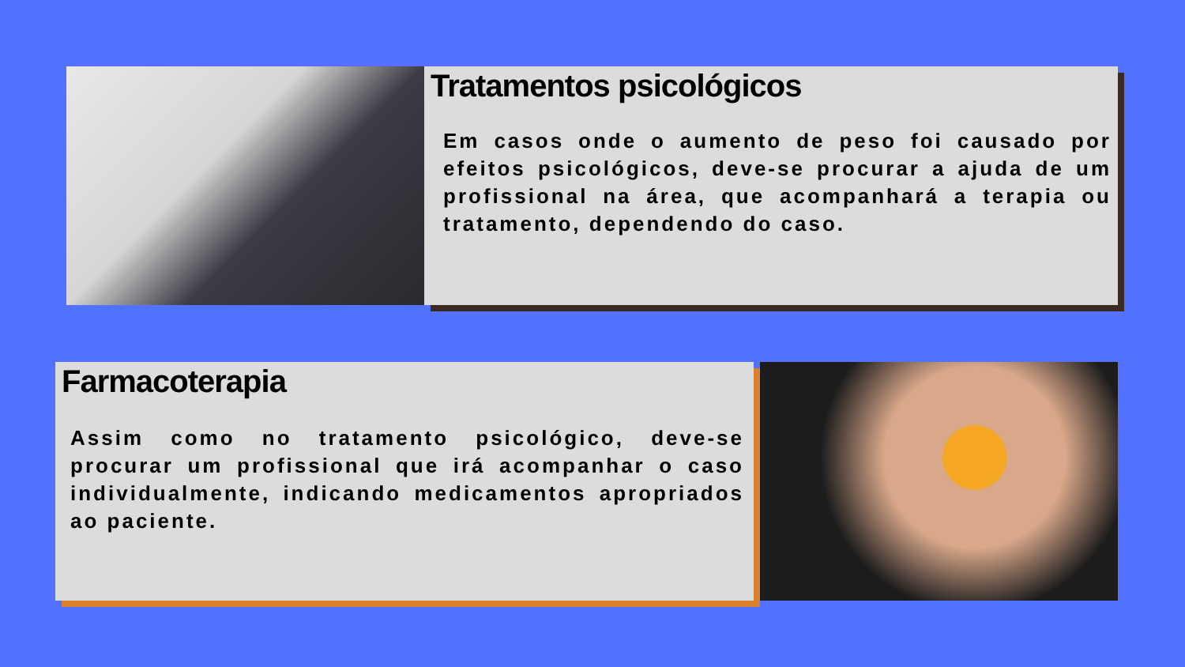Tratamentos psicológicos
Em casos onde o aumento de peso foi causado por efeitos psicológicos, deve-se procurar a ajuda de um profissional na área, que acompanhará a terapia ou tratamento, dependendo do caso.
Farmacoterapia
Assim como no tratamento psicológico, deve-se procurar um profissional que irá acompanhar o caso individualmente, indicando medicamentos apropriados ao paciente.